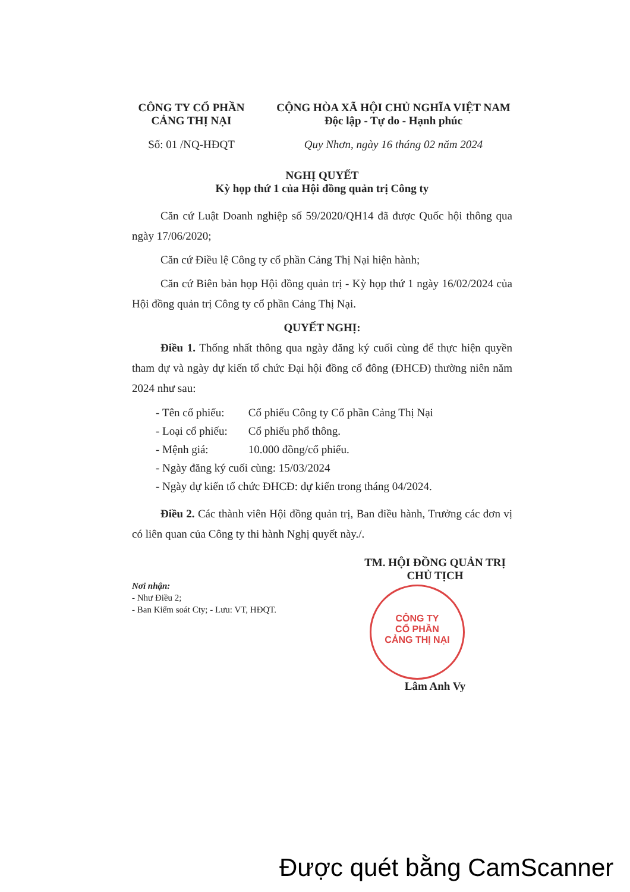CÔNG TY CỔ PHẦN
CẢNG THỊ NẠI
CỘNG HÒA XÃ HỘI CHỦ NGHĨA VIỆT NAM
Độc lập - Tự do - Hạnh phúc
Số: 01 /NQ-HĐQT Quy Nhơn, ngày 16 tháng 02 năm 2024
NGHỊ QUYẾT
Kỳ họp thứ 1 của Hội đồng quản trị Công ty
Căn cứ Luật Doanh nghiệp số 59/2020/QH14 đã được Quốc hội thông qua ngày 17/06/2020;
Căn cứ Điều lệ Công ty cổ phần Cảng Thị Nại hiện hành;
Căn cứ Biên bản họp Hội đồng quản trị - Kỳ họp thứ 1 ngày 16/02/2024 của Hội đồng quản trị Công ty cổ phần Cảng Thị Nại.
QUYẾT NGHỊ:
Điều 1. Thống nhất thông qua ngày đăng ký cuối cùng để thực hiện quyền tham dự và ngày dự kiến tổ chức Đại hội đồng cổ đông (ĐHCĐ) thường niên năm 2024 như sau:
- Tên cổ phiếu: Cổ phiếu Công ty Cổ phần Cảng Thị Nại
- Loại cổ phiếu: Cổ phiếu phổ thông.
- Mệnh giá: 10.000 đồng/cổ phiếu.
- Ngày đăng ký cuối cùng: 15/03/2024
- Ngày dự kiến tổ chức ĐHCĐ: dự kiến trong tháng 04/2024.
Điều 2. Các thành viên Hội đồng quản trị, Ban điều hành, Trưởng các đơn vị có liên quan của Công ty thi hành Nghị quyết này./.
Nơi nhận:
- Như Điều 2;
- Ban Kiểm soát Cty; - Lưu: VT, HĐQT.
TM. HỘI ĐỒNG QUẢN TRỊ
CHỦ TỊCH
CÔNG TY
CỔ PHẦN
CẢNG THỊ NẠI
Lâm Anh Vy
Được quét bằng CamScanner